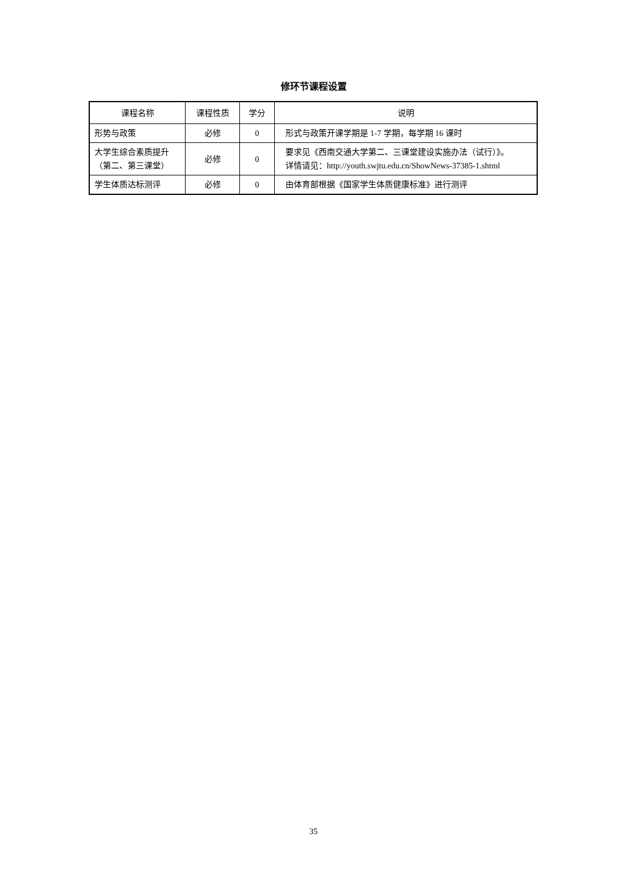修环节课程设置
| 课程名称 | 课程性质 | 学分 | 说明 |
| --- | --- | --- | --- |
| 形势与政策 | 必修 | 0 | 形式与政策开课学期是 1-7 学期，每学期 16 课时 |
| 大学生综合素质提升（第二、第三课堂） | 必修 | 0 | 要求见《西南交通大学第二、三课堂建设实施办法（试行）》。 详情请见：http://youth.swjtu.edu.cn/ShowNews-37385-1.shtml |
| 学生体质达标测评 | 必修 | 0 | 由体育部根据《国家学生体质健康标准》进行测评 |
35